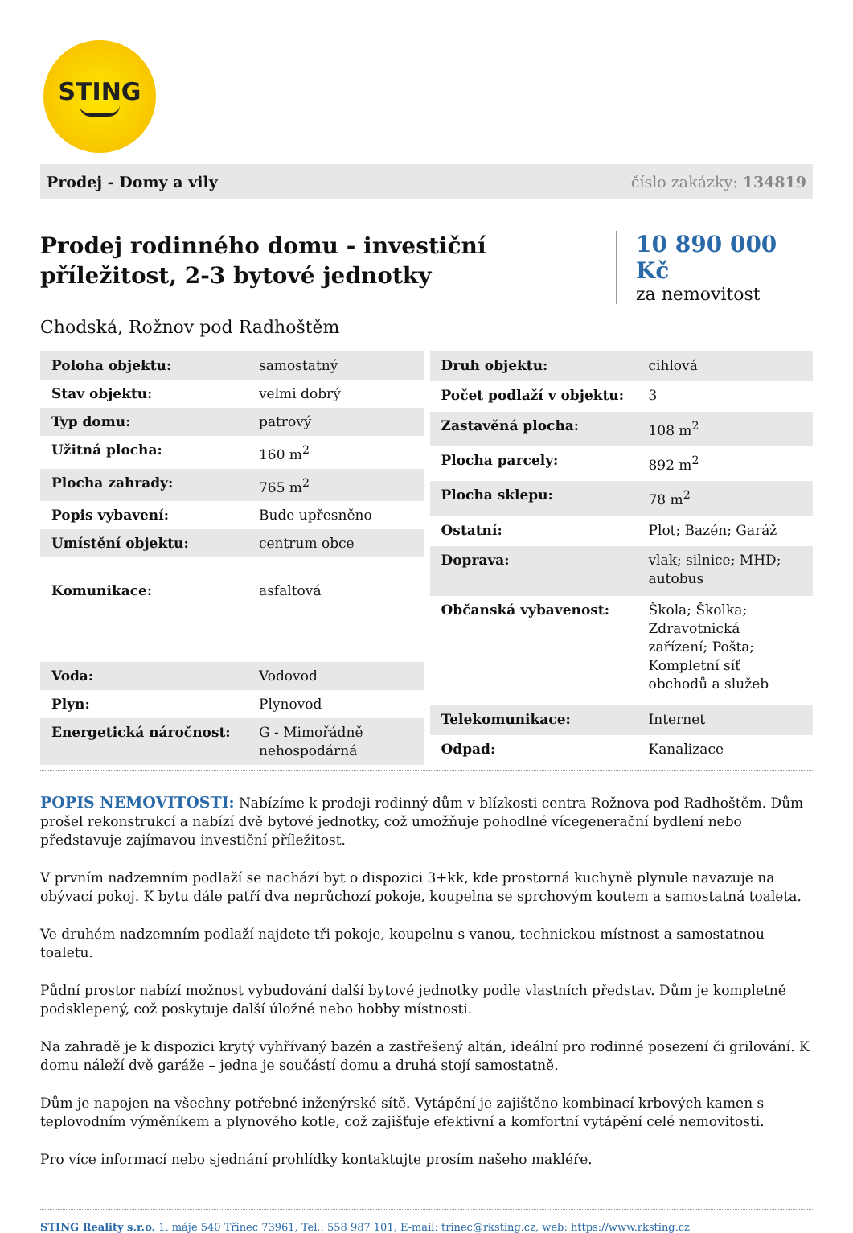STING
Prodej - Domy a vily číslo zakázky: 134819
Prodej rodinného domu - investiční příležitost, 2-3 bytové jednotky
10 890 000 Kč
za nemovitost
Chodská, Rožnov pod Radhoštěm
| Poloha objektu: | samostatný |
| Stav objektu: | velmi dobrý |
| Typ domu: | patrový |
| Užitná plocha: | 160 m<sup>2</sup> |
| Plocha zahrady: | 765 m<sup>2</sup> |
| Popis vybavení: | Bude upřesněno |
| Umístění objektu: | centrum obce |
| Komunikace: | asfaltová |
| Voda: | Vodovod |
| Plyn: | Plynovod |
| Energetická náročnost: | G - Mimořádně nehospodárná |
| Druh objektu: | cihlová |
| Počet podlaží v objektu: | 3 |
| Zastavěná plocha: | 108 m<sup>2</sup> |
| Plocha parcely: | 892 m<sup>2</sup> |
| Plocha sklepu: | 78 m<sup>2</sup> |
| Ostatní: | Plot; Bazén; Garáž |
| Doprava: | vlak; silnice; MHD; autobus |
| Občanská vybavenost: | Škola; Školka; Zdravotnická zařízení; Pošta; Kompletní síť obchodů a služeb |
| Telekomunikace: | Internet |
| Odpad: | Kanalizace |
POPIS NEMOVITOSTI: Nabízíme k prodeji rodinný dům v blízkosti centra Rožnova pod Radhoštěm. Dům prošel rekonstrukcí a nabízí dvě bytové jednotky, což umožňuje pohodlné vícegenerační bydlení nebo představuje zajímavou investiční příležitost.
V prvním nadzemním podlaží se nachází byt o dispozici 3+kk, kde prostorná kuchyně plynule navazuje na obývací pokoj. K bytu dále patří dva neprůchozí pokoje, koupelna se sprchovým koutem a samostatná toaleta.
Ve druhém nadzemním podlaží najdete tři pokoje, koupelnu s vanou, technickou místnost a samostatnou toaletu.
Půdní prostor nabízí možnost vybudování další bytové jednotky podle vlastních představ. Dům je kompletně podsklepený, což poskytuje další úložné nebo hobby místnosti.
Na zahradě je k dispozici krytý vyhřívaný bazén a zastřešený altán, ideální pro rodinné posezení či grilování. K domu náleží dvě garáže – jedna je součástí domu a druhá stojí samostatně.
Dům je napojen na všechny potřebné inženýrské sítě. Vytápění je zajištěno kombinací krbových kamen s teplovodním výměníkem a plynového kotle, což zajišťuje efektivní a komfortní vytápění celé nemovitosti.
Pro více informací nebo sjednání prohlídky kontaktujte prosím našeho makléře.
STING Reality s.r.o. 1. máje 540 Třinec 73961, Tel.: 558 987 101, E-mail: trinec@rksting.cz, web: https://www.rksting.cz